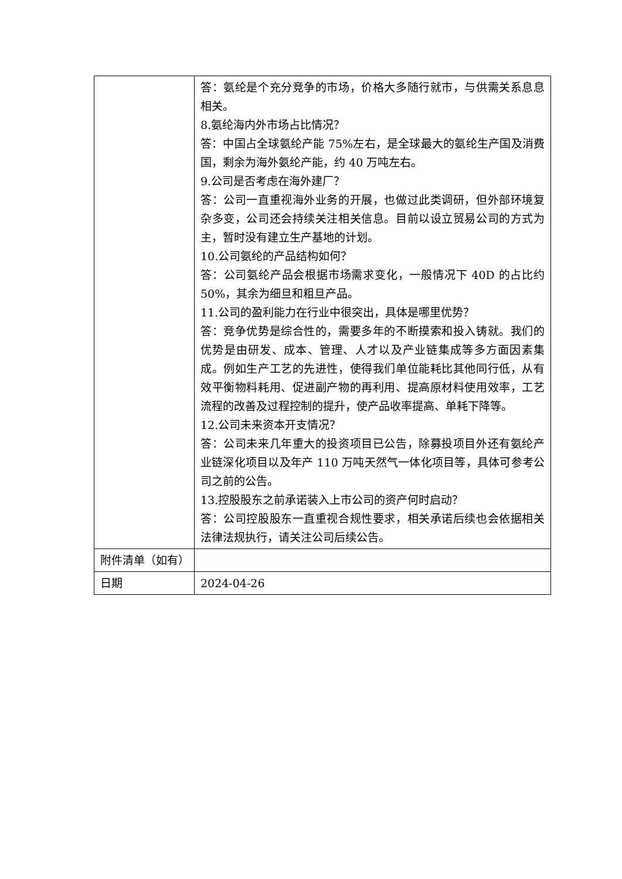| | 答：氨纶是个充分竞争的市场，价格大多随行就市，与供需关系息息相关。 8.氨纶海内外市场占比情况？ 答：中国占全球氨纶产能 75%左右，是全球最大的氨纶生产国及消费国，剩余为海外氨纶产能，约 40 万吨左右。 9.公司是否考虑在海外建厂？ 答：公司一直重视海外业务的开展，也做过此类调研，但外部环境复杂多变，公司还会持续关注相关信息。目前以设立贸易公司的方式为主，暂时没有建立生产基地的计划。 10.公司氨纶的产品结构如何？ 答：公司氨纶产品会根据市场需求变化，一般情况下 40D 的占比约 50%，其余为细旦和粗旦产品。 11.公司的盈利能力在行业中很突出，具体是哪里优势？ 答：竞争优势是综合性的，需要多年的不断摸索和投入铸就。我们的优势是由研发、成本、管理、人才以及产业链集成等多方面因素集成。例如生产工艺的先进性，使得我们单位能耗比其他同行低，从有效平衡物料耗用、促进副产物的再利用、提高原材料使用效率，工艺流程的改善及过程控制的提升，使产品收率提高、单耗下降等。 12.公司未来资本开支情况？ 答：公司未来几年重大的投资项目已公告，除募投项目外还有氨纶产业链深化项目以及年产 110 万吨天然气一体化项目等，具体可参考公司之前的公告。 13.控股股东之前承诺装入上市公司的资产何时启动？ 答：公司控股股东一直重视合规性要求，相关承诺后续也会依据相关法律法规执行，请关注公司后续公告。 |
| 附件清单（如有） | |
| 日期 | 2024-04-26 |